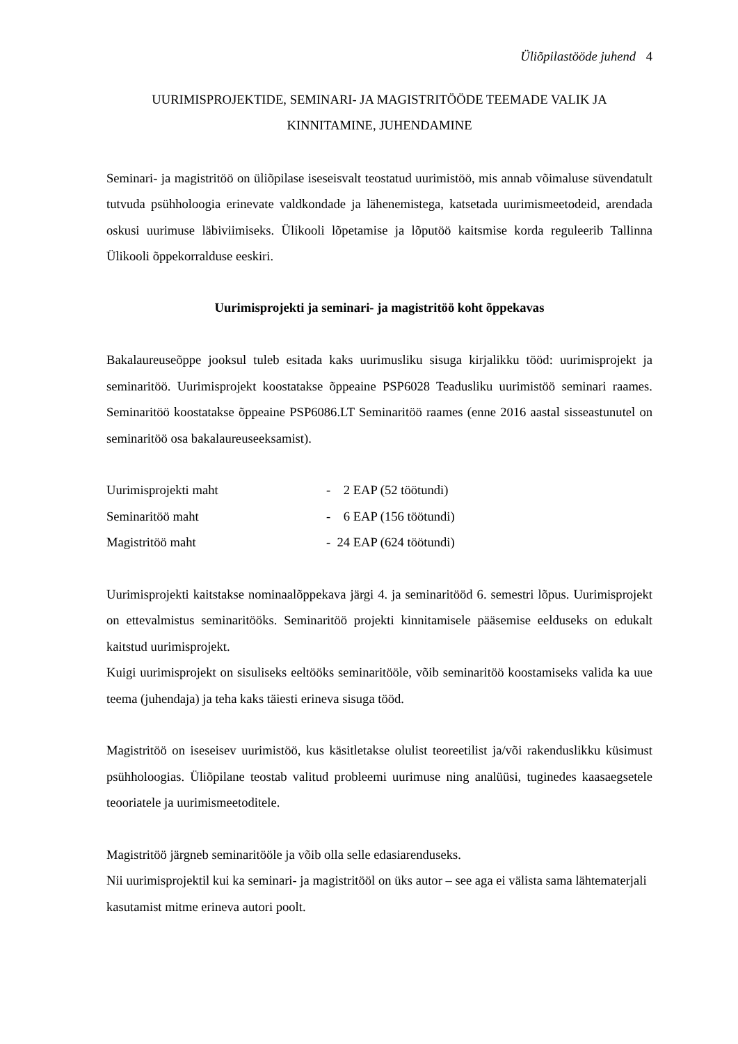Üliõpilastööde juhend 4
UURIMISPROJEKTIDE, SEMINARI- JA MAGISTRITÖÖDE TEEMADE VALIK JA KINNITAMINE, JUHENDAMINE
Seminari- ja magistritöö on üliõpilase iseseisvalt teostatud uurimistöö, mis annab võimaluse süvendatult tutvuda psühholoogia erinevate valdkondade ja lähenemistega, katsetada uurimismeetodeid, arendada oskusi uurimuse läbiviimiseks. Ülikooli lõpetamise ja lõputöö kaitsmise korda reguleerib Tallinna Ülikooli õppekorralduse eeskiri.
Uurimisprojekti ja seminari- ja magistritöö koht õppekavas
Bakalaureuseõppe jooksul tuleb esitada kaks uurimusliku sisuga kirjalikku tööd: uurimisprojekt ja seminaritöö. Uurimisprojekt koostatakse õppeaine PSP6028 Teadusliku uurimistöö seminari raames. Seminaritöö koostatakse õppeaine PSP6086.LT Seminaritöö raames (enne 2016 aastal sisseastunutel on seminaritöö osa bakalaureuseeksamist).
| Uurimisprojekti maht | - 2 EAP (52 töötundi) |
| Seminaritöö maht | - 6 EAP (156 töötundi) |
| Magistritöö maht | - 24 EAP (624 töötundi) |
Uurimisprojekti kaitstakse nominaalõppekava järgi 4. ja seminaritööd 6. semestri lõpus. Uurimisprojekt on ettevalmistus seminaritööks. Seminaritöö projekti kinnitamisele pääsemise eelduseks on edukalt kaitstud uurimisprojekt.
Kuigi uurimisprojekt on sisuliseks eeltööks seminaritööle, võib seminaritöö koostamiseks valida ka uue teema (juhendaja) ja teha kaks täiesti erineva sisuga tööd.
Magistritöö on iseseisev uurimistöö, kus käsitletakse olulist teoreetilist ja/või rakenduslikku küsimust psühholoogias. Üliõpilane teostab valitud probleemi uurimuse ning analüüsi, tuginedes kaasaegsetele teooriatele ja uurimismeetoditele.
Magistritöö järgneb seminaritööle ja võib olla selle edasiarenduseks.
Nii uurimisprojektil kui ka seminari- ja magistritööl on üks autor – see aga ei välista sama lähtematerjali kasutamist mitme erineva autori poolt.